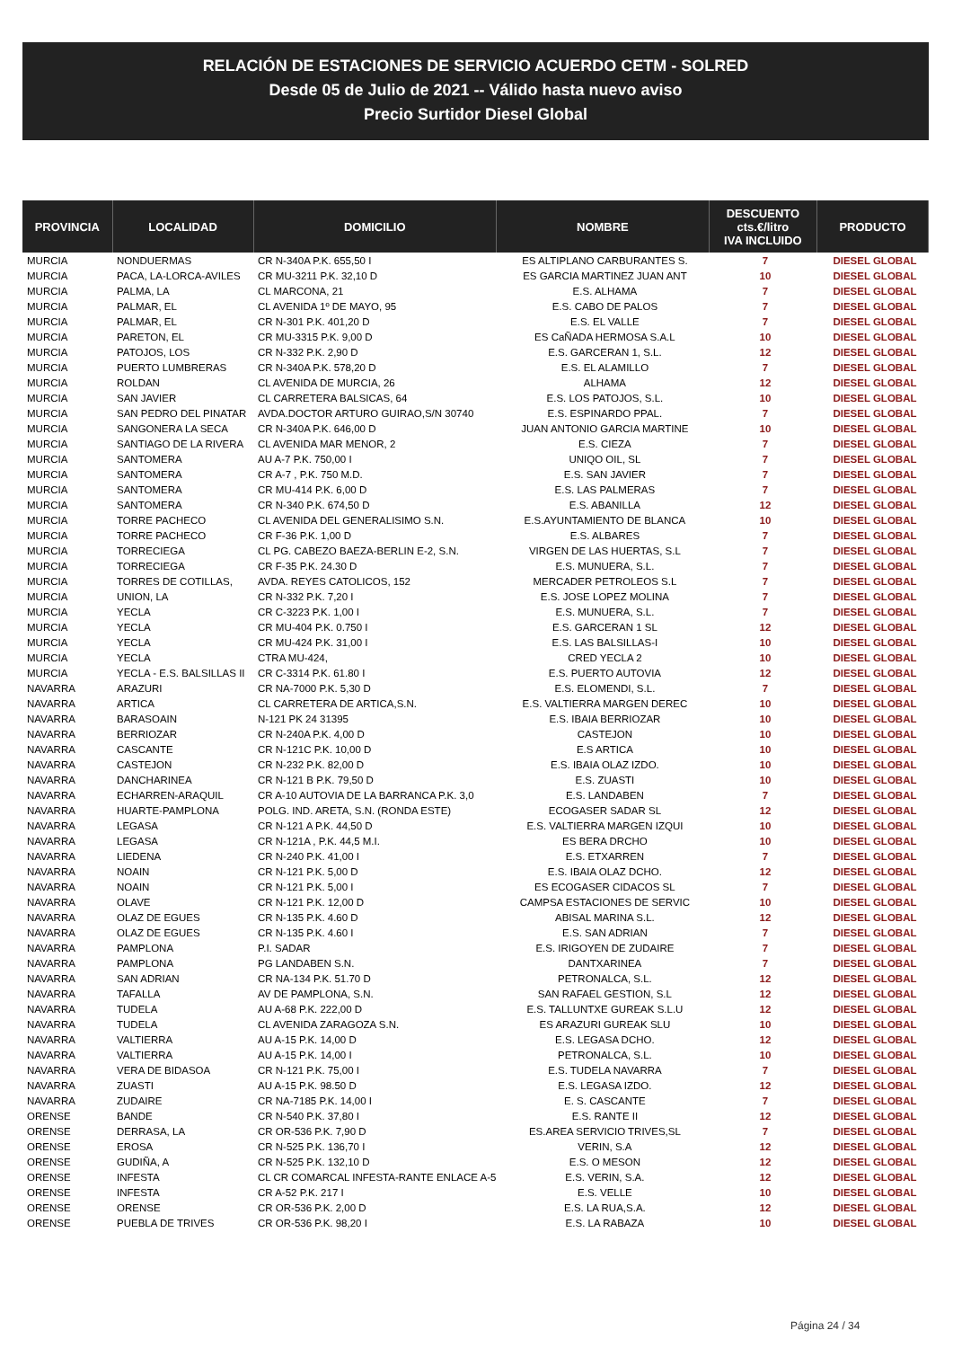RELACIÓN DE ESTACIONES DE SERVICIO ACUERDO CETM - SOLRED
Desde 05 de Julio de 2021 -- Válido hasta nuevo aviso
Precio Surtidor Diesel Global
| PROVINCIA | LOCALIDAD | DOMICILIO | NOMBRE | DESCUENTO cts.€/litro IVA INCLUIDO | PRODUCTO |
| --- | --- | --- | --- | --- | --- |
| MURCIA | NONDUERMAS | CR N-340A P.K. 655,50 I | ES ALTIPLANO CARBURANTES S. | 7 | DIESEL GLOBAL |
| MURCIA | PACA, LA-LORCA-AVILES | CR MU-3211 P.K. 32,10 D | ES GARCIA MARTINEZ JUAN ANT | 10 | DIESEL GLOBAL |
| MURCIA | PALMA, LA | CL MARCONA, 21 | E.S. ALHAMA | 7 | DIESEL GLOBAL |
| MURCIA | PALMAR, EL | CL AVENIDA 1º DE MAYO, 95 | E.S. CABO DE PALOS | 7 | DIESEL GLOBAL |
| MURCIA | PALMAR, EL | CR N-301 P.K. 401,20 D | E.S. EL VALLE | 7 | DIESEL GLOBAL |
| MURCIA | PARETON, EL | CR MU-3315 P.K. 9,00 D | ES CaÑADA HERMOSA S.A.L | 10 | DIESEL GLOBAL |
| MURCIA | PATOJOS, LOS | CR N-332 P.K. 2,90 D | E.S. GARCERAN 1, S.L. | 12 | DIESEL GLOBAL |
| MURCIA | PUERTO LUMBRERAS | CR N-340A P.K. 578,20 D | E.S. EL ALAMILLO | 7 | DIESEL GLOBAL |
| MURCIA | ROLDAN | CL AVENIDA DE MURCIA, 26 | ALHAMA | 12 | DIESEL GLOBAL |
| MURCIA | SAN JAVIER | CL CARRETERA BALSICAS, 64 | E.S. LOS PATOJOS, S.L. | 10 | DIESEL GLOBAL |
| MURCIA | SAN PEDRO DEL PINATAR | AVDA.DOCTOR ARTURO GUIRAO,S/N 30740 | E.S. ESPINARDO PPAL. | 7 | DIESEL GLOBAL |
| MURCIA | SANGONERA LA SECA | CR N-340A P.K. 646,00 D | JUAN ANTONIO GARCIA MARTINE | 10 | DIESEL GLOBAL |
| MURCIA | SANTIAGO DE LA RIVERA | CL AVENIDA MAR MENOR, 2 | E.S. CIEZA | 7 | DIESEL GLOBAL |
| MURCIA | SANTOMERA | AU A-7 P.K. 750,00 I | UNIQO OIL, SL | 7 | DIESEL GLOBAL |
| MURCIA | SANTOMERA | CR A-7 , P.K. 750 M.D. | E.S. SAN JAVIER | 7 | DIESEL GLOBAL |
| MURCIA | SANTOMERA | CR MU-414 P.K. 6,00 D | E.S. LAS PALMERAS | 7 | DIESEL GLOBAL |
| MURCIA | SANTOMERA | CR N-340 P.K. 674,50 D | E.S. ABANILLA | 12 | DIESEL GLOBAL |
| MURCIA | TORRE PACHECO | CL AVENIDA DEL GENERALISIMO S.N. | E.S.AYUNTAMIENTO DE BLANCA | 10 | DIESEL GLOBAL |
| MURCIA | TORRE PACHECO | CR F-36 P.K. 1,00 D | E.S. ALBARES | 7 | DIESEL GLOBAL |
| MURCIA | TORRECIEGA | CL PG. CABEZO BAEZA-BERLIN E-2, S.N. | VIRGEN DE LAS HUERTAS, S.L | 7 | DIESEL GLOBAL |
| MURCIA | TORRECIEGA | CR F-35 P.K. 24.30 D | E.S. MUNUERA, S.L. | 7 | DIESEL GLOBAL |
| MURCIA | TORRES DE COTILLAS, | AVDA. REYES CATOLICOS, 152 | MERCADER PETROLEOS S.L | 7 | DIESEL GLOBAL |
| MURCIA | UNION, LA | CR N-332 P.K. 7,20 I | E.S. JOSE LOPEZ MOLINA | 7 | DIESEL GLOBAL |
| MURCIA | YECLA | CR C-3223 P.K. 1,00 I | E.S. MUNUERA, S.L. | 7 | DIESEL GLOBAL |
| MURCIA | YECLA | CR MU-404 P.K. 0.750 I | E.S. GARCERAN 1 SL | 12 | DIESEL GLOBAL |
| MURCIA | YECLA | CR MU-424 P.K. 31,00 I | E.S. LAS BALSILLAS-I | 10 | DIESEL GLOBAL |
| MURCIA | YECLA | CTRA MU-424, | CRED YECLA 2 | 10 | DIESEL GLOBAL |
| MURCIA | YECLA - E.S. BALSILLAS II | CR C-3314 P.K. 61.80 I | E.S. PUERTO AUTOVIA | 12 | DIESEL GLOBAL |
| NAVARRA | ARAZURI | CR NA-7000 P.K. 5,30 D | E.S. ELOMENDI, S.L. | 7 | DIESEL GLOBAL |
| NAVARRA | ARTICA | CL CARRETERA DE ARTICA,S.N. | E.S. VALTIERRA MARGEN DEREC | 10 | DIESEL GLOBAL |
| NAVARRA | BARASOAIN | N-121 PK 24 31395 | E.S. IBAIA BERRIOZAR | 10 | DIESEL GLOBAL |
| NAVARRA | BERRIOZAR | CR N-240A P.K. 4,00 D | CASTEJON | 10 | DIESEL GLOBAL |
| NAVARRA | CASCANTE | CR N-121C P.K. 10,00 D | E.S ARTICA | 10 | DIESEL GLOBAL |
| NAVARRA | CASTEJON | CR N-232 P.K. 82,00 D | E.S. IBAIA OLAZ IZDO. | 10 | DIESEL GLOBAL |
| NAVARRA | DANCHARINEA | CR N-121 B P.K. 79,50 D | E.S. ZUASTI | 10 | DIESEL GLOBAL |
| NAVARRA | ECHARREN-ARAQUIL | CR A-10 AUTOVIA DE LA BARRANCA P.K. 3,0 | E.S. LANDABEN | 7 | DIESEL GLOBAL |
| NAVARRA | HUARTE-PAMPLONA | POLG. IND. ARETA, S.N. (RONDA ESTE) | ECOGASER SADAR SL | 12 | DIESEL GLOBAL |
| NAVARRA | LEGASA | CR N-121 A P.K. 44,50 D | E.S. VALTIERRA MARGEN IZQUI | 10 | DIESEL GLOBAL |
| NAVARRA | LEGASA | CR N-121A , P.K. 44,5 M.I. | ES BERA DRCHO | 10 | DIESEL GLOBAL |
| NAVARRA | LIEDENA | CR N-240 P.K. 41,00 I | E.S. ETXARREN | 7 | DIESEL GLOBAL |
| NAVARRA | NOAIN | CR N-121 P.K. 5,00 D | E.S. IBAIA OLAZ DCHO. | 12 | DIESEL GLOBAL |
| NAVARRA | NOAIN | CR N-121 P.K. 5,00 I | ES ECOGASER CIDACOS SL | 7 | DIESEL GLOBAL |
| NAVARRA | OLAVE | CR N-121 P.K. 12,00 D | CAMPSA ESTACIONES DE SERVIC | 10 | DIESEL GLOBAL |
| NAVARRA | OLAZ DE EGUES | CR N-135 P.K. 4.60 D | ABISAL MARINA S.L. | 12 | DIESEL GLOBAL |
| NAVARRA | OLAZ DE EGUES | CR N-135 P.K. 4.60 I | E.S. SAN ADRIAN | 7 | DIESEL GLOBAL |
| NAVARRA | PAMPLONA | P.I. SADAR | E.S. IRIGOYEN DE ZUDAIRE | 7 | DIESEL GLOBAL |
| NAVARRA | PAMPLONA | PG LANDABEN S.N. | DANTXARINEA | 7 | DIESEL GLOBAL |
| NAVARRA | SAN ADRIAN | CR NA-134 P.K. 51.70 D | PETRONALCA, S.L. | 12 | DIESEL GLOBAL |
| NAVARRA | TAFALLA | AV DE PAMPLONA, S.N. | SAN RAFAEL GESTION, S.L | 12 | DIESEL GLOBAL |
| NAVARRA | TUDELA | AU A-68 P.K. 222,00 D | E.S. TALLUNTXE GUREAK S.L.U | 12 | DIESEL GLOBAL |
| NAVARRA | TUDELA | CL AVENIDA ZARAGOZA S.N. | ES ARAZURI GUREAK SLU | 10 | DIESEL GLOBAL |
| NAVARRA | VALTIERRA | AU A-15 P.K. 14,00 D | E.S. LEGASA DCHO. | 12 | DIESEL GLOBAL |
| NAVARRA | VALTIERRA | AU A-15 P.K. 14,00 I | PETRONALCA, S.L. | 10 | DIESEL GLOBAL |
| NAVARRA | VERA DE BIDASOA | CR N-121 P.K. 75,00 I | E.S. TUDELA NAVARRA | 7 | DIESEL GLOBAL |
| NAVARRA | ZUASTI | AU A-15 P.K. 98.50 D | E.S. LEGASA IZDO. | 12 | DIESEL GLOBAL |
| NAVARRA | ZUDAIRE | CR NA-7185 P.K. 14,00 I | E. S. CASCANTE | 7 | DIESEL GLOBAL |
| ORENSE | BANDE | CR N-540 P.K. 37,80 I | E.S. RANTE II | 12 | DIESEL GLOBAL |
| ORENSE | DERRASA, LA | CR OR-536 P.K. 7,90 D | ES.AREA SERVICIO TRIVES,SL | 7 | DIESEL GLOBAL |
| ORENSE | EROSA | CR N-525 P.K. 136,70 I | VERIN, S.A | 12 | DIESEL GLOBAL |
| ORENSE | GUDIÑA, A | CR N-525 P.K. 132,10 D | E.S. O MESON | 12 | DIESEL GLOBAL |
| ORENSE | INFESTA | CL CR COMARCAL INFESTA-RANTE ENLACE A-5 | E.S. VERIN, S.A. | 12 | DIESEL GLOBAL |
| ORENSE | INFESTA | CR A-52 P.K. 217 I | E.S. VELLE | 10 | DIESEL GLOBAL |
| ORENSE | ORENSE | CR OR-536 P.K. 2,00 D | E.S. LA RUA,S.A. | 12 | DIESEL GLOBAL |
| ORENSE | PUEBLA DE TRIVES | CR OR-536 P.K. 98,20 I | E.S. LA RABAZA | 10 | DIESEL GLOBAL |
Página 24 / 34